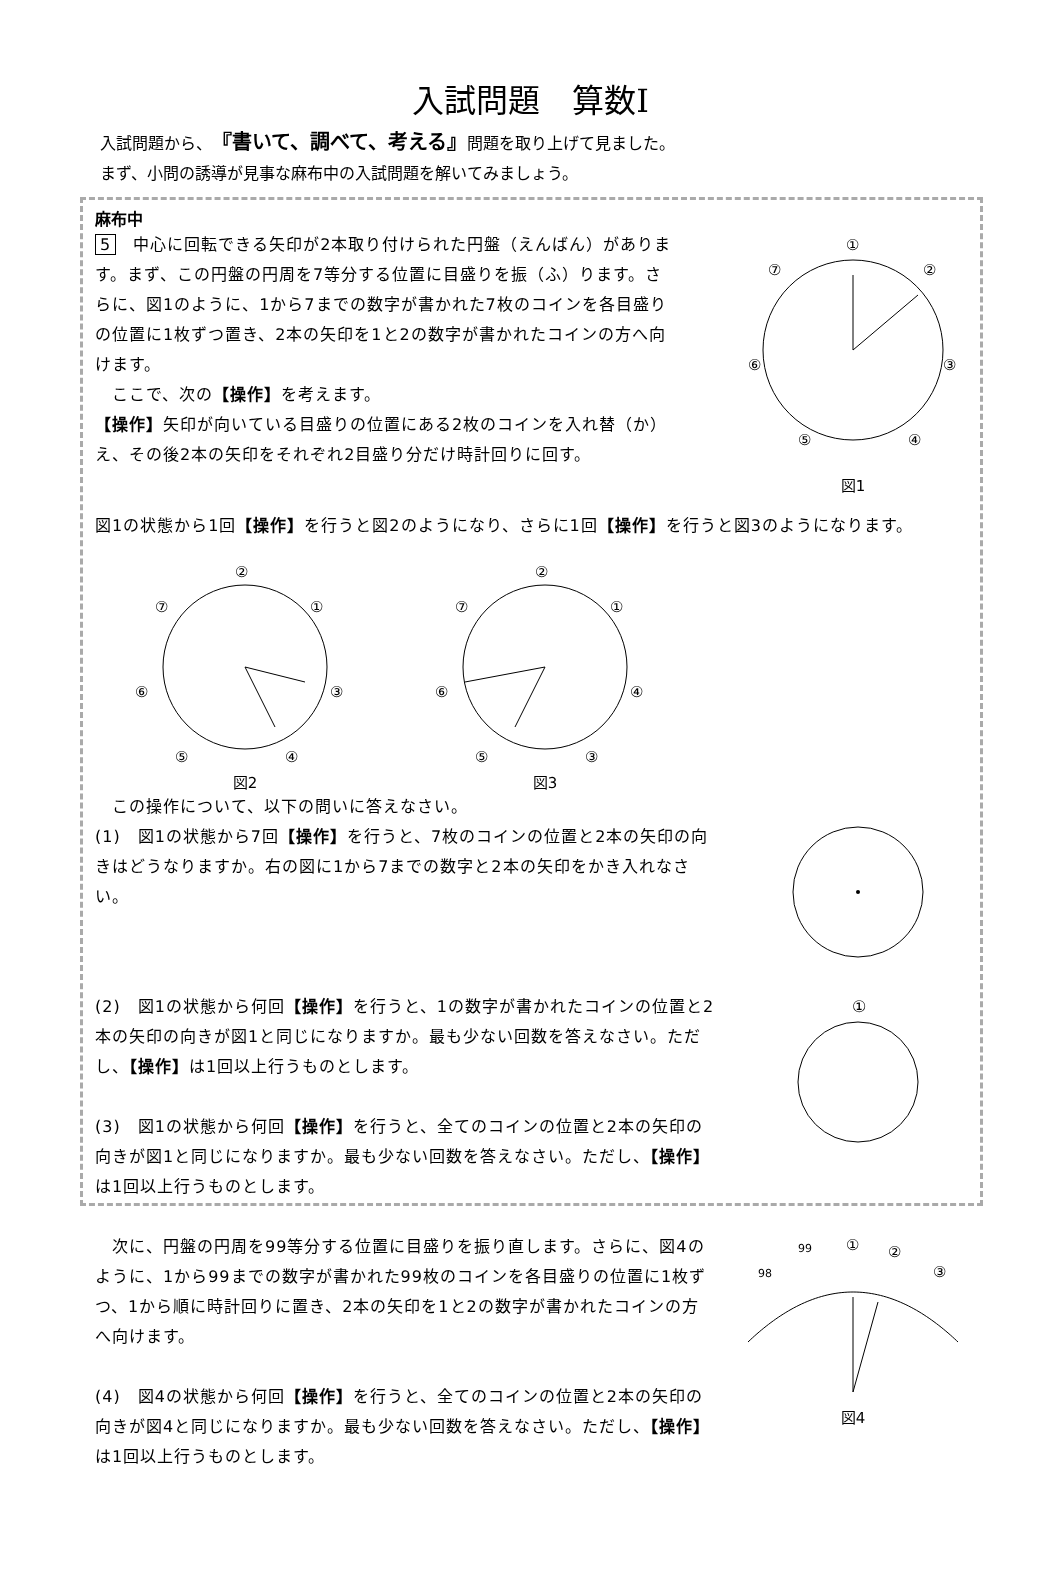入試問題　算数Ⅰ
入試問題から、『書いて、調べて、考える』問題を取り上げて見ました。
まず、小問の誘導が見事な麻布中の入試問題を解いてみましょう。
麻布中
5　中心に回転できる矢印が2本取り付けられた円盤（えんばん）があります。まず、この円盤の円周を7等分する位置に目盛りを振（ふ）ります。さらに、図1のように、1から7までの数字が書かれた7枚のコインを各目盛りの位置に1枚ずつ置き、2本の矢印を1と2の数字が書かれたコインの方へ向けます。
　ここで、次の【操作】を考えます。
【操作】矢印が向いている目盛りの位置にある2枚のコインを入れ替（か）え、その後2本の矢印をそれぞれ2目盛り分だけ時計回りに回す。
①
②
③
④
⑤
⑥
⑦
図1
図1の状態から1回【操作】を行うと図2のようになり、さらに1回【操作】を行うと図3のようになります。
②
①
③
④
⑤
⑥
⑦
図2
②
①
④
③
⑤
⑥
⑦
図3
　この操作について、以下の問いに答えなさい。
(1)　図1の状態から7回【操作】を行うと、7枚のコインの位置と2本の矢印の向きはどうなりますか。右の図に1から7までの数字と2本の矢印をかき入れなさい。
(2)　図1の状態から何回【操作】を行うと、1の数字が書かれたコインの位置と2本の矢印の向きが図1と同じになりますか。最も少ない回数を答えなさい。ただし、【操作】は1回以上行うものとします。
(3)　図1の状態から何回【操作】を行うと、全てのコインの位置と2本の矢印の向きが図1と同じになりますか。最も少ない回数を答えなさい。ただし、【操作】は1回以上行うものとします。
①
　次に、円盤の円周を99等分する位置に目盛りを振り直します。さらに、図4のように、1から99までの数字が書かれた99枚のコインを各目盛りの位置に1枚ずつ、1から順に時計回りに置き、2本の矢印を1と2の数字が書かれたコインの方へ向けます。
(4)　図4の状態から何回【操作】を行うと、全てのコインの位置と2本の矢印の向きが図4と同じになりますか。最も少ない回数を答えなさい。ただし、【操作】は1回以上行うものとします。
98
99
①
②
③
図4